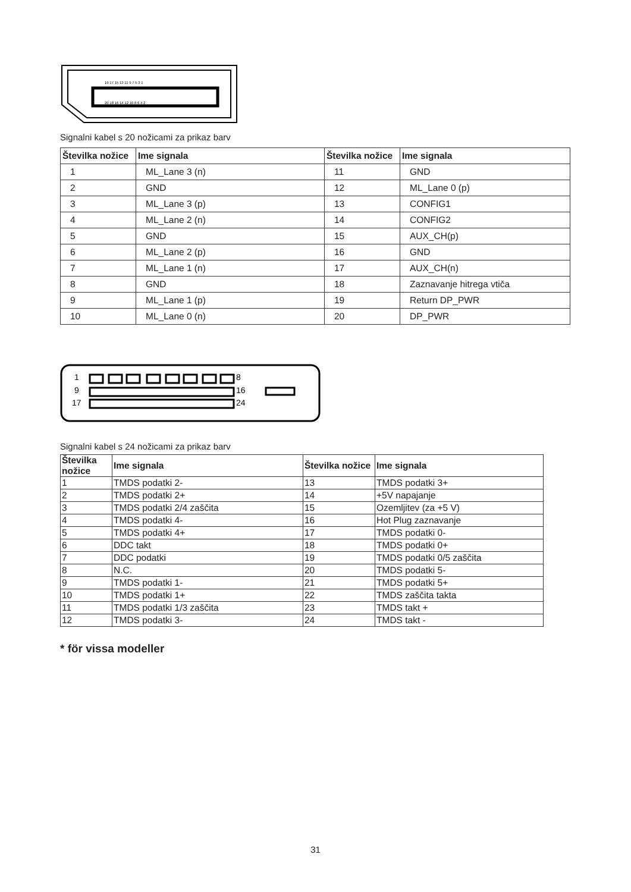19 17 15 13 11 9 7 5 3 1
20 18 16 14 12 10 8 6 4 2
Signalni kabel s 20 nožicami za prikaz barv
| Številka nožice | Ime signala | Številka nožice | Ime signala |
| --- | --- | --- | --- |
| 1 | ML_Lane 3 (n) | 11 | GND |
| 2 | GND | 12 | ML_Lane 0 (p) |
| 3 | ML_Lane 3 (p) | 13 | CONFIG1 |
| 4 | ML_Lane 2 (n) | 14 | CONFIG2 |
| 5 | GND | 15 | AUX_CH(p) |
| 6 | ML_Lane 2 (p) | 16 | GND |
| 7 | ML_Lane 1 (n) | 17 | AUX_CH(n) |
| 8 | GND | 18 | Zaznavanje hitrega vtiča |
| 9 | ML_Lane 1 (p) | 19 | Return DP_PWR |
| 10 | ML_Lane 0 (n) | 20 | DP_PWR |
1
9
17
8
16
24
Signalni kabel s 24 nožicami za prikaz barv
| Številka nožice | Ime signala | Številka nožice | Ime signala |
| --- | --- | --- | --- |
| 1 | TMDS podatki 2- | 13 | TMDS podatki 3+ |
| 2 | TMDS podatki 2+ | 14 | +5V napajanje |
| 3 | TMDS podatki 2/4 zaščita | 15 | Ozemljitev (za +5 V) |
| 4 | TMDS podatki 4- | 16 | Hot Plug zaznavanje |
| 5 | TMDS podatki 4+ | 17 | TMDS podatki 0- |
| 6 | DDC takt | 18 | TMDS podatki 0+ |
| 7 | DDC podatki | 19 | TMDS podatki 0/5 zaščita |
| 8 | N.C. | 20 | TMDS podatki 5- |
| 9 | TMDS podatki 1- | 21 | TMDS podatki 5+ |
| 10 | TMDS podatki 1+ | 22 | TMDS zaščita takta |
| 11 | TMDS podatki 1/3 zaščita | 23 | TMDS takt + |
| 12 | TMDS podatki 3- | 24 | TMDS takt - |
* för vissa modeller
31